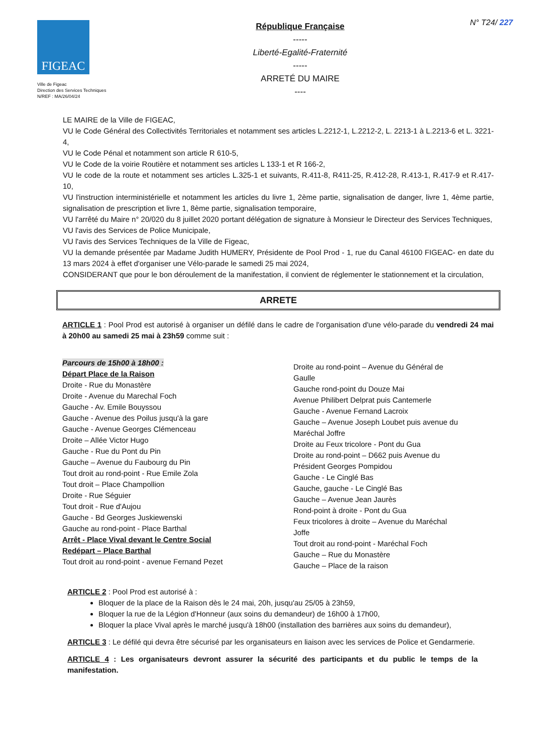N° T24/ 227
FIGEAC
Ville de Figeac
Direction des Services Techniques
N/REF : MA/26/04/24
République Française
-----
Liberté-Egalité-Fraternité
-----
ARRETÉ DU MAIRE
----
LE MAIRE de la Ville de FIGEAC,
VU le Code Général des Collectivités Territoriales et notamment ses articles L.2212-1, L.2212-2, L. 2213-1 à L.2213-6 et L. 3221-4,
VU le Code Pénal et notamment son article R 610-5,
VU le Code de la voirie Routière et notamment ses articles L 133-1 et R 166-2,
VU le code de la route et notamment ses articles L.325-1 et suivants, R.411-8, R411-25, R.412-28, R.413-1, R.417-9 et R.417-10,
VU l'instruction interministérielle et notamment les articles du livre 1, 2ème partie, signalisation de danger, livre 1, 4ème partie, signalisation de prescription et livre 1, 8ème partie, signalisation temporaire,
VU l'arrêté du Maire n° 20/020 du 8 juillet 2020 portant délégation de signature à Monsieur le Directeur des Services Techniques,
VU l'avis des Services de Police Municipale,
VU l'avis des Services Techniques de la Ville de Figeac,
VU la demande présentée par Madame Judith HUMERY, Présidente de Pool Prod - 1, rue du Canal 46100 FIGEAC- en date du 13 mars 2024 à effet d'organiser une Vélo-parade le samedi 25 mai 2024,
CONSIDERANT que pour le bon déroulement de la manifestation, il convient de réglementer le stationnement et la circulation,
ARRETE
ARTICLE 1 : Pool Prod est autorisé à organiser un défilé dans le cadre de l'organisation d'une vélo-parade du vendredi 24 mai à 20h00 au samedi 25 mai à 23h59 comme suit :
Parcours de 15h00 à 18h00 :
Départ Place de la Raison
Droite - Rue du Monastère
Droite - Avenue du Marechal Foch
Gauche - Av. Emile Bouyssou
Gauche - Avenue des Poilus jusqu'à la gare
Gauche - Avenue Georges Clémenceau
Droite – Allée Victor Hugo
Gauche - Rue du Pont du Pin
Gauche – Avenue du Faubourg du Pin
Tout droit au rond-point - Rue Emile Zola
Tout droit – Place Champollion
Droite - Rue Séguier
Tout droit - Rue d'Aujou
Gauche - Bd Georges Juskiewenski
Gauche au rond-point - Place Barthal
Arrêt - Place Vival devant le Centre Social
Redépart – Place Barthal
Tout droit au rond-point - avenue Fernand Pezet
Droite au rond-point – Avenue du Général de Gaulle
Gauche rond-point du Douze Mai
Avenue Philibert Delprat puis Cantemerle
Gauche - Avenue Fernand Lacroix
Gauche – Avenue Joseph Loubet puis avenue du Maréchal Joffre
Droite au Feux tricolore - Pont du Gua
Droite au rond-point – D662 puis Avenue du Président Georges Pompidou
Gauche - Le Cinglé Bas
Gauche, gauche - Le Cinglé Bas
Gauche – Avenue Jean Jaurès
Rond-point à droite - Pont du Gua
Feux tricolores à droite – Avenue du Maréchal Joffe
Tout droit au rond-point - Maréchal Foch
Gauche – Rue du Monastère
Gauche – Place de la raison
ARTICLE 2 : Pool Prod est autorisé à :
Bloquer de la place de la Raison dès le 24 mai, 20h, jusqu'au 25/05 à 23h59,
Bloquer la rue de la Légion d'Honneur (aux soins du demandeur) de 16h00 à 17h00,
Bloquer la place Vival après le marché jusqu'à 18h00 (installation des barrières aux soins du demandeur),
ARTICLE 3 : Le défilé qui devra être sécurisé par les organisateurs en liaison avec les services de Police et Gendarmerie.
ARTICLE 4 : Les organisateurs devront assurer la sécurité des participants et du public le temps de la manifestation.